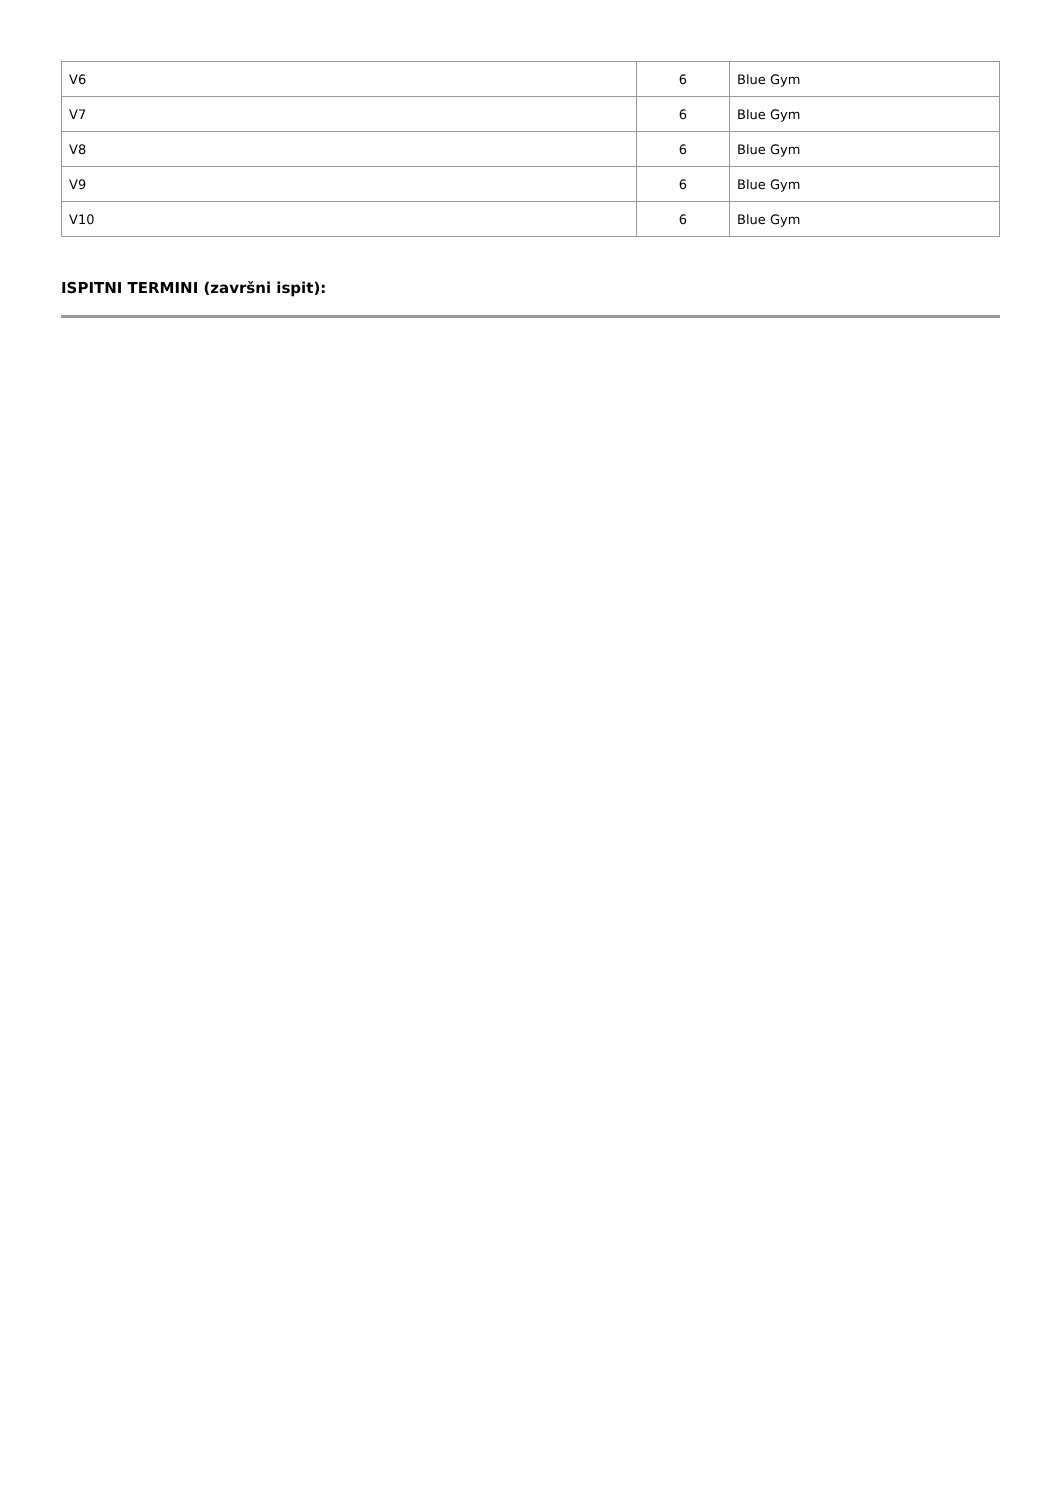| V6 | 6 | Blue Gym |
| V7 | 6 | Blue Gym |
| V8 | 6 | Blue Gym |
| V9 | 6 | Blue Gym |
| V10 | 6 | Blue Gym |
ISPITNI TERMINI (završni ispit):